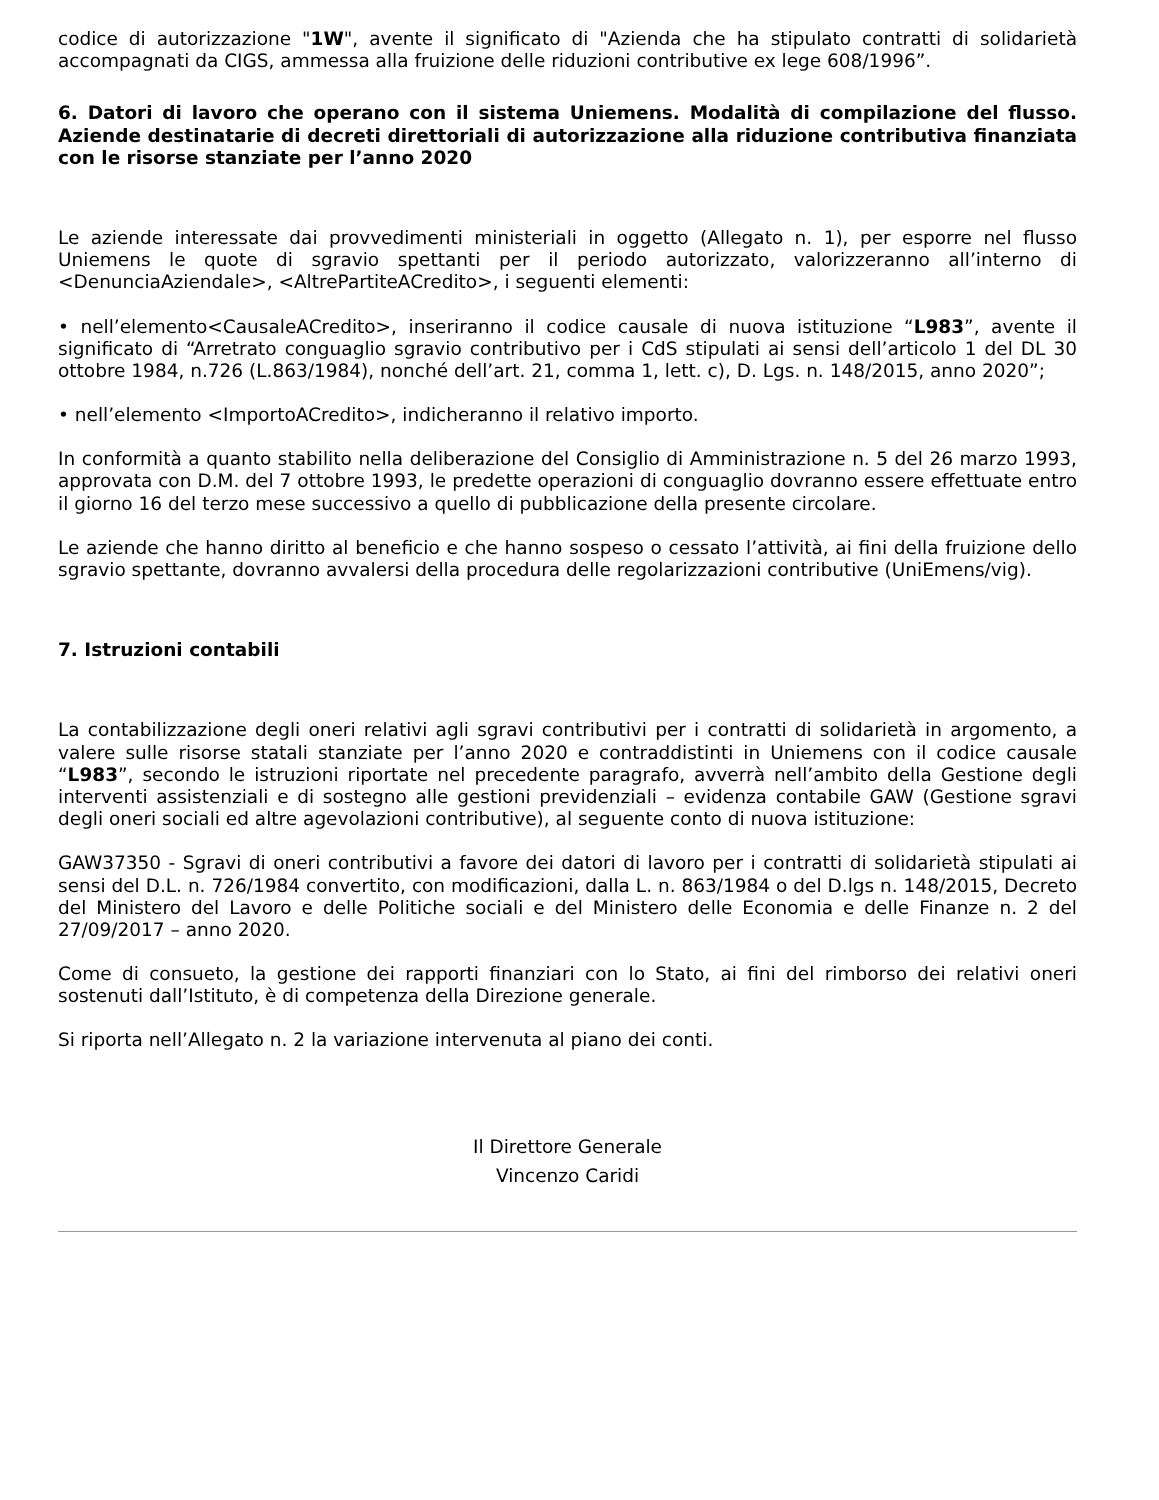codice di autorizzazione "1W", avente il significato di "Azienda che ha stipulato contratti di solidarietà accompagnati da CIGS, ammessa alla fruizione delle riduzioni contributive ex lege 608/1996”.
6. Datori di lavoro che operano con il sistema Uniemens. Modalità di compilazione del flusso. Aziende destinatarie di decreti direttoriali di autorizzazione alla riduzione contributiva finanziata con le risorse stanziate per l’anno 2020
Le aziende interessate dai provvedimenti ministeriali in oggetto (Allegato n. 1), per esporre nel flusso Uniemens le quote di sgravio spettanti per il periodo autorizzato, valorizzeranno all’interno di <DenunciaAziendale>, <AltrePartiteACredito>, i seguenti elementi:
• nell’elemento<CausaleACredito>, inseriranno il codice causale di nuova istituzione “L983”, avente il significato di “Arretrato conguaglio sgravio contributivo per i CdS stipulati ai sensi dell’articolo 1 del DL 30 ottobre 1984, n.726 (L.863/1984), nonché dell’art. 21, comma 1, lett. c), D. Lgs. n. 148/2015, anno 2020”;
• nell’elemento <ImportoACredito>, indicheranno il relativo importo.
In conformità a quanto stabilito nella deliberazione del Consiglio di Amministrazione n. 5 del 26 marzo 1993, approvata con D.M. del 7 ottobre 1993, le predette operazioni di conguaglio dovranno essere effettuate entro il giorno 16 del terzo mese successivo a quello di pubblicazione della presente circolare.
Le aziende che hanno diritto al beneficio e che hanno sospeso o cessato l’attività, ai fini della fruizione dello sgravio spettante, dovranno avvalersi della procedura delle regolarizzazioni contributive (UniEmens/vig).
7. Istruzioni contabili
La contabilizzazione degli oneri relativi agli sgravi contributivi per i contratti di solidarietà in argomento, a valere sulle risorse statali stanziate per l’anno 2020 e contraddistinti in Uniemens con il codice causale “L983”, secondo le istruzioni riportate nel precedente paragrafo, avverrà nell’ambito della Gestione degli interventi assistenziali e di sostegno alle gestioni previdenziali – evidenza contabile GAW (Gestione sgravi degli oneri sociali ed altre agevolazioni contributive), al seguente conto di nuova istituzione:
GAW37350 - Sgravi di oneri contributivi a favore dei datori di lavoro per i contratti di solidarietà stipulati ai sensi del D.L. n. 726/1984 convertito, con modificazioni, dalla L. n. 863/1984 o del D.lgs n. 148/2015, Decreto del Ministero del Lavoro e delle Politiche sociali e del Ministero delle Economia e delle Finanze n. 2 del 27/09/2017 – anno 2020.
Come di consueto, la gestione dei rapporti finanziari con lo Stato, ai fini del rimborso dei relativi oneri sostenuti dall’Istituto, è di competenza della Direzione generale.
Si riporta nell’Allegato n. 2 la variazione intervenuta al piano dei conti.
Il Direttore Generale
Vincenzo Caridi